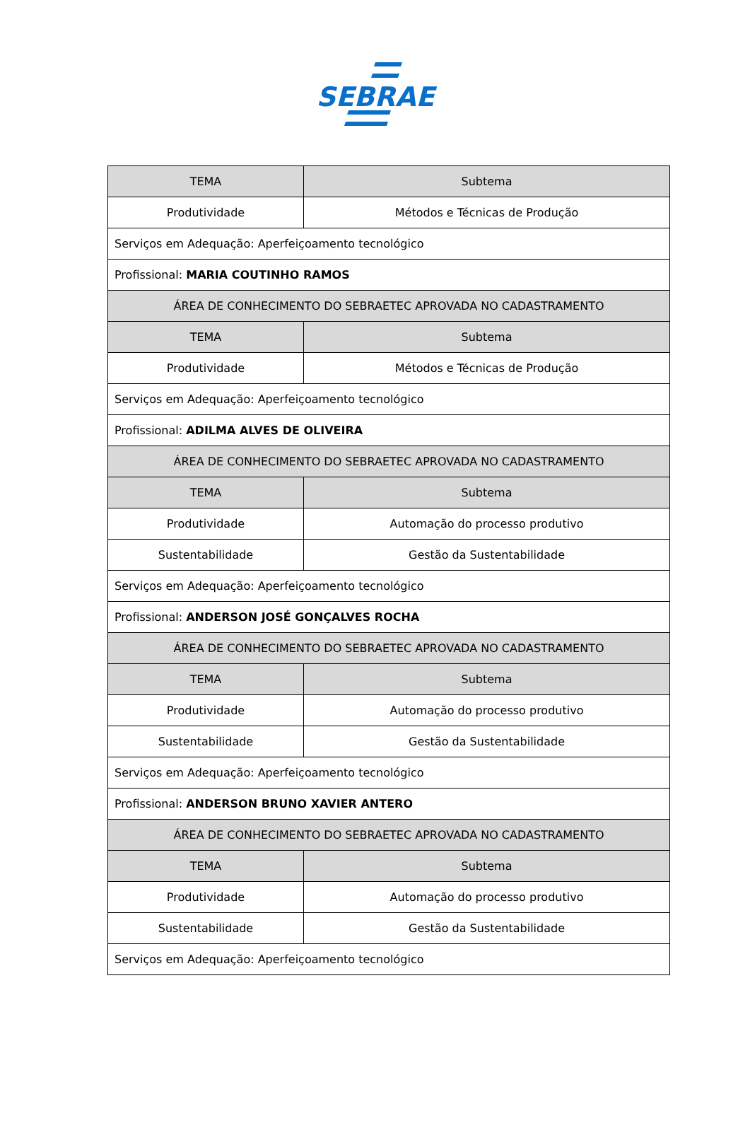SEBRAE
| TEMA | Subtema |
| --- | --- |
| Produtividade | Métodos e Técnicas de Produção |
| Serviços em Adequação: Aperfeiçoamento tecnológico | |
| Profissional: MARIA COUTINHO RAMOS | |
| ÁREA DE CONHECIMENTO DO SEBRAETEC APROVADA NO CADASTRAMENTO | |
| TEMA | Subtema |
| Produtividade | Métodos e Técnicas de Produção |
| Serviços em Adequação: Aperfeiçoamento tecnológico | |
| Profissional: ADILMA ALVES DE OLIVEIRA | |
| ÁREA DE CONHECIMENTO DO SEBRAETEC APROVADA NO CADASTRAMENTO | |
| TEMA | Subtema |
| Produtividade | Automação do processo produtivo |
| Sustentabilidade | Gestão da Sustentabilidade |
| Serviços em Adequação: Aperfeiçoamento tecnológico | |
| Profissional: ANDERSON JOSÉ GONÇALVES ROCHA | |
| ÁREA DE CONHECIMENTO DO SEBRAETEC APROVADA NO CADASTRAMENTO | |
| TEMA | Subtema |
| Produtividade | Automação do processo produtivo |
| Sustentabilidade | Gestão da Sustentabilidade |
| Serviços em Adequação: Aperfeiçoamento tecnológico | |
| Profissional: ANDERSON BRUNO XAVIER ANTERO | |
| ÁREA DE CONHECIMENTO DO SEBRAETEC APROVADA NO CADASTRAMENTO | |
| TEMA | Subtema |
| Produtividade | Automação do processo produtivo |
| Sustentabilidade | Gestão da Sustentabilidade |
| Serviços em Adequação: Aperfeiçoamento tecnológico | |